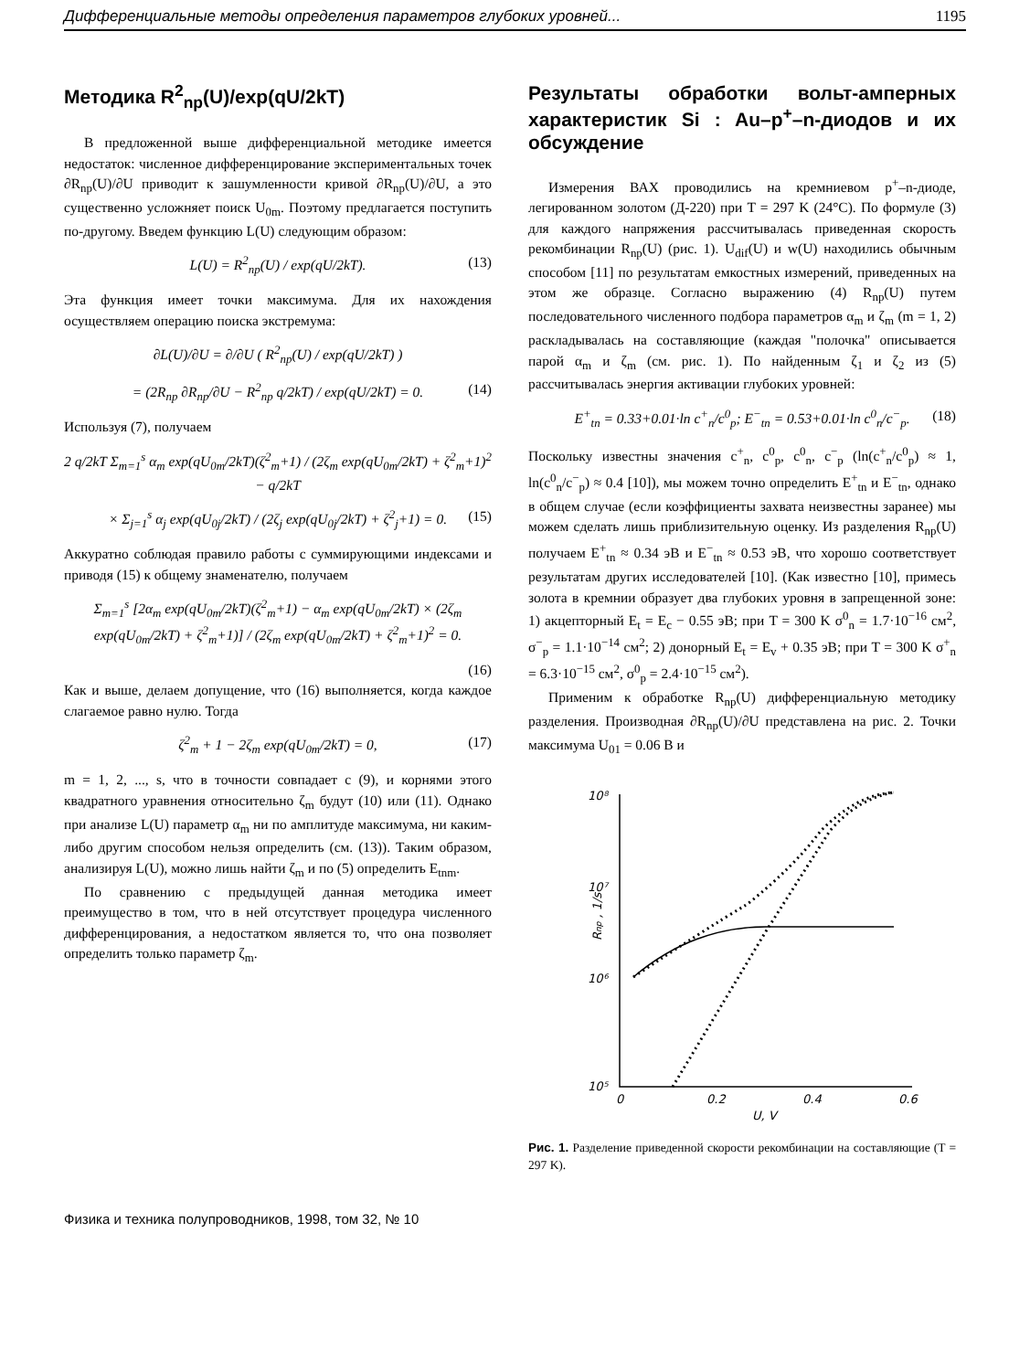Дифференциальные методы определения параметров глубоких уровней... 1195
Методика R<sup>2</sup><sub>np</sub>(U)/exp(qU/2kT)
В предложенной выше дифференциальной методике имеется недостаток: численное дифференцирование экспериментальных точек ∂R<sub>np</sub>(U)/∂U приводит к зашумленности кривой ∂R<sub>np</sub>(U)/∂U, а это существенно усложняет поиск U<sub>0m</sub>. Поэтому предлагается поступить по-другому. Введем функцию L(U) следующим образом:
L(U) = R<sup>2</sup><sub>np</sub>(U) / exp(qU/2kT). (13)
Эта функция имеет точки максимума. Для их нахождения осуществляем операцию поиска экстремума:
∂L(U)/∂U = ∂/∂U ( R<sup>2</sup><sub>np</sub>(U) / exp(qU/2kT) )
= (2R<sub>np</sub> ∂R<sub>np</sub>/∂U − R<sup>2</sup><sub>np</sub> q/2kT) / exp(qU/2kT) = 0. (14)
Используя (7), получаем
2 q/2kT Σ<sub>m=1</sub><sup>s</sup> α<sub>m</sub> exp(qU<sub>0m</sub>/2kT)(ζ<sup>2</sup><sub>m</sub>+1) / (2ζ<sub>m</sub> exp(qU<sub>0m</sub>/2kT) + ζ<sup>2</sup><sub>m</sub>+1)<sup>2</sup> − q/2kT
× Σ<sub>j=1</sub><sup>s</sup> α<sub>j</sub> exp(qU<sub>0j</sub>/2kT) / (2ζ<sub>j</sub> exp(qU<sub>0j</sub>/2kT) + ζ<sup>2</sup><sub>j</sub>+1) = 0. (15)
Аккуратно соблюдая правило работы с суммирующими индексами и приводя (15) к общему знаменателю, получаем
Σ<sub>m=1</sub><sup>s</sup> [2α<sub>m</sub> exp(qU<sub>0m</sub>/2kT)(ζ<sup>2</sup><sub>m</sub>+1) − α<sub>m</sub> exp(qU<sub>0m</sub>/2kT) × (2ζ<sub>m</sub> exp(qU<sub>0m</sub>/2kT) + ζ<sup>2</sup><sub>m</sub>+1)] / (2ζ<sub>m</sub> exp(qU<sub>0m</sub>/2kT) + ζ<sup>2</sup><sub>m</sub>+1)<sup>2</sup> = 0.
(16)
Как и выше, делаем допущение, что (16) выполняется, когда каждое слагаемое равно нулю. Тогда
ζ<sup>2</sup><sub>m</sub> + 1 − 2ζ<sub>m</sub> exp(qU<sub>0m</sub>/2kT) = 0, (17)
m = 1, 2, ..., s, что в точности совпадает с (9), и корнями этого квадратного уравнения относительно ζ<sub>m</sub> будут (10) или (11). Однако при анализе L(U) параметр α<sub>m</sub> ни по амплитуде максимума, ни каким-либо другим способом нельзя определить (см. (13)). Таким образом, анализируя L(U), можно лишь найти ζ<sub>m</sub> и по (5) определить E<sub>tnm</sub>.
По сравнению с предыдущей данная методика имеет преимущество в том, что в ней отсутствует процедура численного дифференцирования, а недостатком является то, что она позволяет определить только параметр ζ<sub>m</sub>.
Результаты обработки вольт-амперных характеристик Si : Au–p<sup>+</sup>–n-диодов и их обсуждение
Измерения ВАХ проводились на кремниевом p<sup>+</sup>–n-диоде, легированном золотом (Д-220) при T = 297 K (24°C). По формуле (3) для каждого напряжения рассчитывалась приведенная скорость рекомбинации R<sub>np</sub>(U) (рис. 1). U<sub>dif</sub>(U) и w(U) находились обычным способом [11] по результатам емкостных измерений, приведенных на этом же образце. Согласно выражению (4) R<sub>np</sub>(U) путем последовательного численного подбора параметров α<sub>m</sub> и ζ<sub>m</sub> (m = 1, 2) раскладывалась на составляющие (каждая "полочка" описывается парой α<sub>m</sub> и ζ<sub>m</sub> (см. рис. 1). По найденным ζ<sub>1</sub> и ζ<sub>2</sub> из (5) рассчитывалась энергия активации глубоких уровней:
E<sup>+</sup><sub>tn</sub> = 0.33+0.01·ln c<sup>+</sup><sub>n</sub>/c<sup>0</sup><sub>p</sub>; E<sup>−</sup><sub>tn</sub> = 0.53+0.01·ln c<sup>0</sup><sub>n</sub>/c<sup>−</sup><sub>p</sub>. (18)
Поскольку известны значения c<sup>+</sup><sub>n</sub>, c<sup>0</sup><sub>p</sub>, c<sup>0</sup><sub>n</sub>, c<sup>−</sup><sub>p</sub> (ln(c<sup>+</sup><sub>n</sub>/c<sup>0</sup><sub>p</sub>) ≈ 1, ln(c<sup>0</sup><sub>n</sub>/c<sup>−</sup><sub>p</sub>) ≈ 0.4 [10]), мы можем точно определить E<sup>+</sup><sub>tn</sub> и E<sup>−</sup><sub>tn</sub>, однако в общем случае (если коэффициенты захвата неизвестны заранее) мы можем сделать лишь приблизительную оценку. Из разделения R<sub>np</sub>(U) получаем E<sup>+</sup><sub>tn</sub> ≈ 0.34 эВ и E<sup>−</sup><sub>tn</sub> ≈ 0.53 эВ, что хорошо соответствует результатам других исследователей [10]. (Как известно [10], примесь золота в кремнии образует два глубоких уровня в запрещенной зоне: 1) акцепторный E<sub>t</sub> = E<sub>c</sub> − 0.55 эВ; при T = 300 K σ<sup>0</sup><sub>n</sub> = 1.7·10<sup>−16</sup> см<sup>2</sup>, σ<sup>−</sup><sub>p</sub> = 1.1·10<sup>−14</sup> см<sup>2</sup>; 2) донорный E<sub>t</sub> = E<sub>v</sub> + 0.35 эВ; при T = 300 K σ<sup>+</sup><sub>n</sub> = 6.3·10<sup>−15</sup> см<sup>2</sup>, σ<sup>0</sup><sub>p</sub> = 2.4·10<sup>−15</sup> см<sup>2</sup>).
Применим к обработке R<sub>np</sub>(U) дифференциальную методику разделения. Производная ∂R<sub>np</sub>(U)/∂U представлена на рис. 2. Точки максимума U<sub>01</sub> = 0.06 B и
10⁸
10⁷
10⁶
10⁵
0
0.2
0.4
0.6
U, V
Rnp , 1/s
Рис. 1. Разделение приведенной скорости рекомбинации на составляющие (T = 297 K).
Физика и техника полупроводников, 1998, том 32, № 10